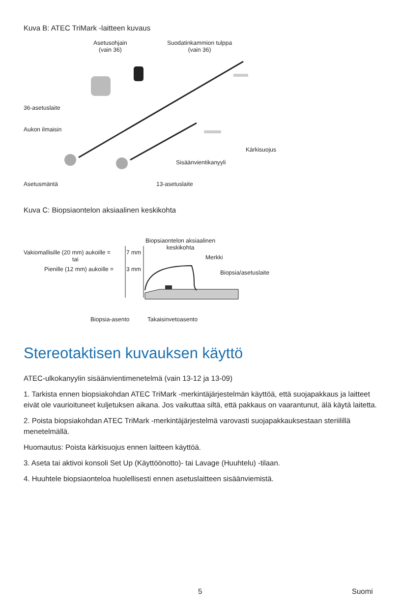Kuva B: ATEC TriMark -laitteen kuvaus
Asetusohjain
(vain 36)
Suodatinkammion tulppa
(vain 36)
36-asetuslaite
Aukon ilmaisin
Kärkisuojus
Sisäänvientikanyyli
Asetusmäntä 13-asetuslaite
Kuva C: Biopsiaontelon aksiaalinen keskikohta
Biopsiaontelon aksiaalinen
keskikohta
Vakiomallisille (20 mm) aukoille = 7 mm
tai
Pienille (12 mm) aukoille = 3 mm
Merkki
Biopsia/asetuslaite
Biopsia-asento Takaisinvetoasento
Stereotaktisen kuvauksen käyttö
ATEC-ulkokanyylin sisäänvientimenetelmä (vain 13-12 ja 13-09)
1. Tarkista ennen biopsiakohdan ATEC TriMark -merkintäjärjestelmän käyttöä, että suojapakkaus ja laitteet eivät ole vaurioituneet kuljetuksen aikana. Jos vaikuttaa siltä, että pakkaus on vaarantunut, älä käytä laitetta.
2. Poista biopsiakohdan ATEC TriMark -merkintäjärjestelmä varovasti suojapakkauksestaan steriilillä menetelmällä.
Huomautus: Poista kärkisuojus ennen laitteen käyttöä.
3. Aseta tai aktivoi konsoli Set Up (Käyttöönotto)- tai Lavage (Huuhtelu) -tilaan.
4. Huuhtele biopsiaonteloa huolellisesti ennen asetuslaitteen sisäänviemistä.
5 Suomi